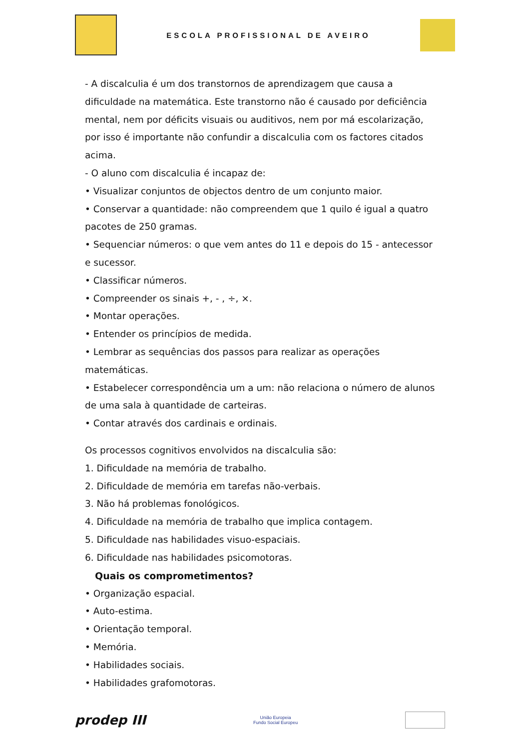ESCOLA PROFISSIONAL DE AVEIRO
- A discalculia é um dos transtornos de aprendizagem que causa a dificuldade na matemática. Este transtorno não é causado por deficiência mental, nem por déficits visuais ou auditivos, nem por má escolarização, por isso é importante não confundir a discalculia com os factores citados acima.
- O aluno com discalculia é incapaz de:
• Visualizar conjuntos de objectos dentro de um conjunto maior.
• Conservar a quantidade: não compreendem que 1 quilo é igual a quatro pacotes de 250 gramas.
• Sequenciar números: o que vem antes do 11 e depois do 15 - antecessor e sucessor.
• Classificar números.
• Compreender os sinais +, - , ÷, ×.
• Montar operações.
• Entender os princípios de medida.
• Lembrar as sequências dos passos para realizar as operações matemáticas.
• Estabelecer correspondência um a um: não relaciona o número de alunos de uma sala à quantidade de carteiras.
• Contar através dos cardinais e ordinais.
Os processos cognitivos envolvidos na discalculia são:
1. Dificuldade na memória de trabalho.
2. Dificuldade de memória em tarefas não-verbais.
3. Não há problemas fonológicos.
4. Dificuldade na memória de trabalho que implica contagem.
5. Dificuldade nas habilidades visuo-espaciais.
6. Dificuldade nas habilidades psicomotoras.
Quais os comprometimentos?
• Organização espacial.
• Auto-estima.
• Orientação temporal.
• Memória.
• Habilidades sociais.
• Habilidades grafomotoras.
prodep III
União Europeia
Fundo Social Europeu